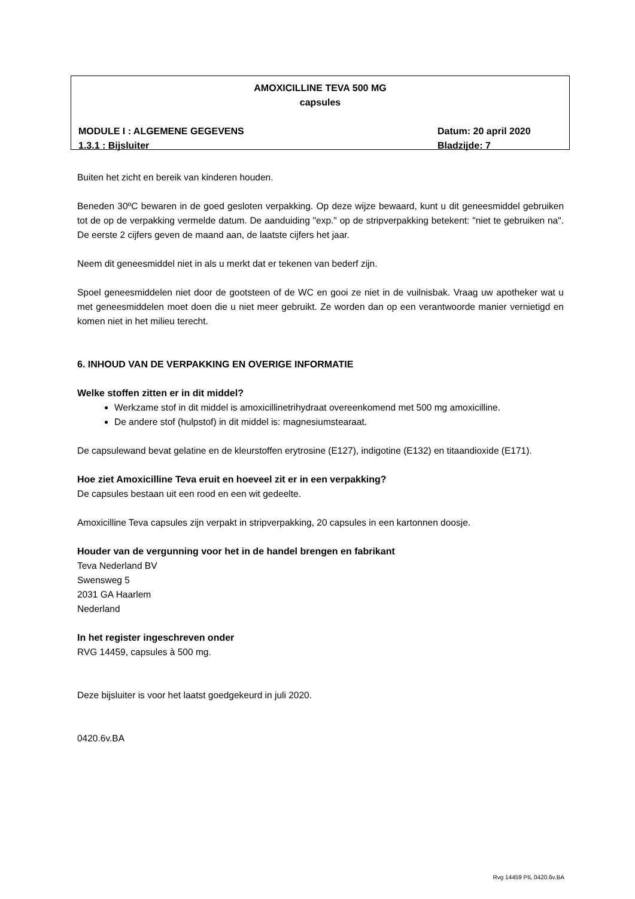AMOXICILLINE TEVA 500 MG
capsules
MODULE I : ALGEMENE GEGEVENS Datum: 20 april 2020
1.3.1 : Bijsluiter Bladzijde: 7
Buiten het zicht en bereik van kinderen houden.
Beneden 30ºC bewaren in de goed gesloten verpakking. Op deze wijze bewaard, kunt u dit geneesmiddel gebruiken tot de op de verpakking vermelde datum. De aanduiding "exp." op de stripverpakking betekent: "niet te gebruiken na". De eerste 2 cijfers geven de maand aan, de laatste cijfers het jaar.
Neem dit geneesmiddel niet in als u merkt dat er tekenen van bederf zijn.
Spoel geneesmiddelen niet door de gootsteen of de WC en gooi ze niet in de vuilnisbak. Vraag uw apotheker wat u met geneesmiddelen moet doen die u niet meer gebruikt. Ze worden dan op een verantwoorde manier vernietigd en komen niet in het milieu terecht.
6. INHOUD VAN DE VERPAKKING EN OVERIGE INFORMATIE
Welke stoffen zitten er in dit middel?
Werkzame stof in dit middel is amoxicillinetrihydraat overeenkomend met 500 mg amoxicilline.
De andere stof (hulpstof) in dit middel is: magnesiumstearaat.
De capsulewand bevat gelatine en de kleurstoffen erytrosine (E127), indigotine (E132) en titaandioxide (E171).
Hoe ziet Amoxicilline Teva eruit en hoeveel zit er in een verpakking?
De capsules bestaan uit een rood en een wit gedeelte.
Amoxicilline Teva capsules zijn verpakt in stripverpakking, 20 capsules in een kartonnen doosje.
Houder van de vergunning voor het in de handel brengen en fabrikant
Teva Nederland BV
Swensweg 5
2031 GA Haarlem
Nederland
In het register ingeschreven onder
RVG 14459, capsules à 500 mg.
Deze bijsluiter is voor het laatst goedgekeurd in juli 2020.
0420.6v.BA
Rvg 14459 PIL 0420.6v.BA